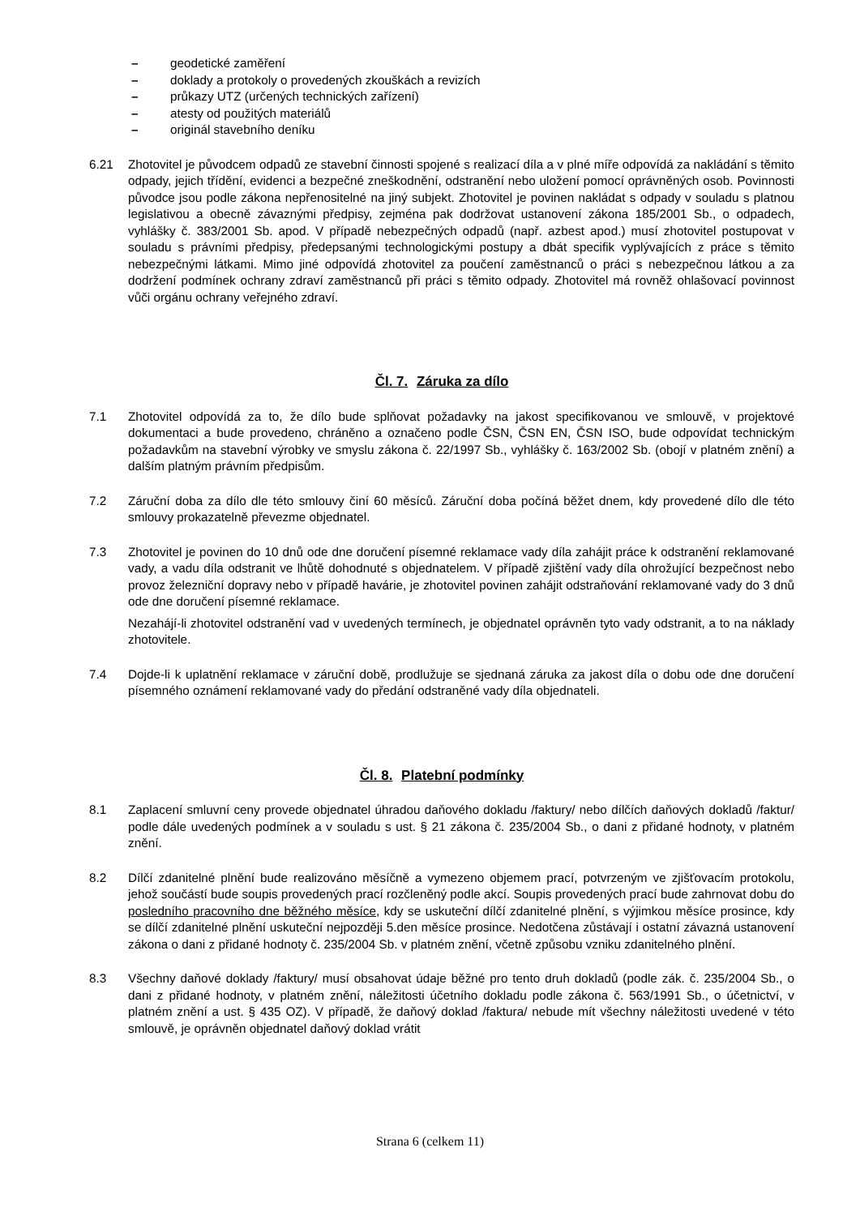– geodetické zaměření
– doklady a protokoly o provedených zkouškách a revizích
– průkazy UTZ (určených technických zařízení)
– atesty od použitých materiálů
– originál stavebního deníku
6.21 Zhotovitel je původcem odpadů ze stavební činnosti spojené s realizací díla a v plné míře odpovídá za nakládání s těmito odpady, jejich třídění, evidenci a bezpečné zneškodnění, odstranění nebo uložení pomocí oprávněných osob. Povinnosti původce jsou podle zákona nepřenositelné na jiný subjekt. Zhotovitel je povinen nakládat s odpady v souladu s platnou legislativou a obecně závaznými předpisy, zejména pak dodržovat ustanovení zákona 185/2001 Sb., o odpadech, vyhlášky č. 383/2001 Sb. apod. V případě nebezpečných odpadů (např. azbest apod.) musí zhotovitel postupovat v souladu s právními předpisy, předepsanými technologickými postupy a dbát specifik vyplývajících z práce s těmito nebezpečnými látkami. Mimo jiné odpovídá zhotovitel za poučení zaměstnanců o práci s nebezpečnou látkou a za dodržení podmínek ochrany zdraví zaměstnanců při práci s těmito odpady. Zhotovitel má rovněž ohlašovací povinnost vůči orgánu ochrany veřejného zdraví.
Čl. 7. Záruka za dílo
7.1 Zhotovitel odpovídá za to, že dílo bude splňovat požadavky na jakost specifikovanou ve smlouvě, v projektové dokumentaci a bude provedeno, chráněno a označeno podle ČSN, ČSN EN, ČSN ISO, bude odpovídat technickým požadavkům na stavební výrobky ve smyslu zákona č. 22/1997 Sb., vyhlášky č. 163/2002 Sb. (obojí v platném znění) a dalším platným právním předpisům.
7.2 Záruční doba za dílo dle této smlouvy činí 60 měsíců. Záruční doba počíná běžet dnem, kdy provedené dílo dle této smlouvy prokazatelně převezme objednatel.
7.3 Zhotovitel je povinen do 10 dnů ode dne doručení písemné reklamace vady díla zahájit práce k odstranění reklamované vady, a vadu díla odstranit ve lhůtě dohodnuté s objednatelem. V případě zjištění vady díla ohrožující bezpečnost nebo provoz železniční dopravy nebo v případě havárie, je zhotovitel povinen zahájit odstraňování reklamované vady do 3 dnů ode dne doručení písemné reklamace.
Nezahájí-li zhotovitel odstranění vad v uvedených termínech, je objednatel oprávněn tyto vady odstranit, a to na náklady zhotovitele.
7.4 Dojde-li k uplatnění reklamace v záruční době, prodlužuje se sjednaná záruka za jakost díla o dobu ode dne doručení písemného oznámení reklamované vady do předání odstraněné vady díla objednateli.
Čl. 8. Platební podmínky
8.1 Zaplacení smluvní ceny provede objednatel úhradou daňového dokladu /faktury/ nebo dílčích daňových dokladů /faktur/ podle dále uvedených podmínek a v souladu s ust. § 21 zákona č. 235/2004 Sb., o dani z přidané hodnoty, v platném znění.
8.2 Dílčí zdanitelné plnění bude realizováno měsíčně a vymezeno objemem prací, potvrzeným ve zjišťovacím protokolu, jehož součástí bude soupis provedených prací rozčleněný podle akcí. Soupis provedených prací bude zahrnovat dobu do posledního pracovního dne běžného měsíce, kdy se uskuteční dílčí zdanitelné plnění, s výjimkou měsíce prosince, kdy se dílčí zdanitelné plnění uskuteční nejpozději 5.den měsíce prosince. Nedotčena zůstávají i ostatní závazná ustanovení zákona o dani z přidané hodnoty č. 235/2004 Sb. v platném znění, včetně způsobu vzniku zdanitelného plnění.
8.3 Všechny daňové doklady /faktury/ musí obsahovat údaje běžné pro tento druh dokladů (podle zák. č. 235/2004 Sb., o dani z přidané hodnoty, v platném znění, náležitosti účetního dokladu podle zákona č. 563/1991 Sb., o účetnictví, v platném znění a ust. § 435 OZ). V případě, že daňový doklad /faktura/ nebude mít všechny náležitosti uvedené v této smlouvě, je oprávněn objednatel daňový doklad vrátit
Strana 6 (celkem 11)